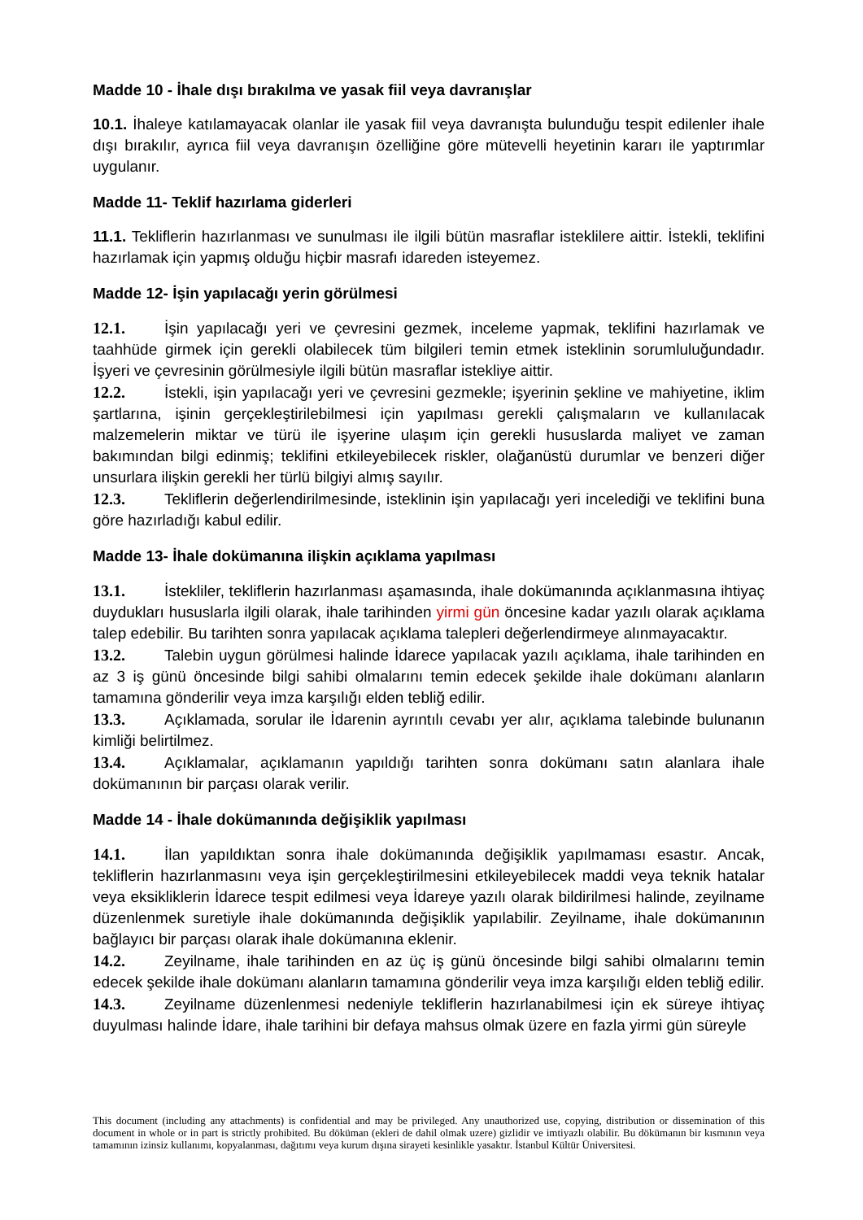Madde 10 - İhale dışı bırakılma ve yasak fiil veya davranışlar
10.1. İhaleye katılamayacak olanlar ile yasak fiil veya davranışta bulunduğu tespit edilenler ihale dışı bırakılır, ayrıca fiil veya davranışın özelliğine göre mütevelli heyetinin kararı ile yaptırımlar uygulanır.
Madde 11- Teklif hazırlama giderleri
11.1. Tekliflerin hazırlanması ve sunulması ile ilgili bütün masraflar isteklilere aittir. İstekli, teklifini hazırlamak için yapmış olduğu hiçbir masrafı idareden isteyemez.
Madde 12- İşin yapılacağı yerin görülmesi
12.1. İşin yapılacağı yeri ve çevresini gezmek, inceleme yapmak, teklifini hazırlamak ve taahhüde girmek için gerekli olabilecek tüm bilgileri temin etmek isteklinin sorumluluğundadır. İşyeri ve çevresinin görülmesiyle ilgili bütün masraflar istekliye aittir.
12.2. İstekli, işin yapılacağı yeri ve çevresini gezmekle; işyerinin şekline ve mahiyetine, iklim şartlarına, işinin gerçekleştirilebilmesi için yapılması gerekli çalışmaların ve kullanılacak malzemelerin miktar ve türü ile işyerine ulaşım için gerekli hususlarda maliyet ve zaman bakımından bilgi edinmiş; teklifini etkileyebilecek riskler, olağanüstü durumlar ve benzeri diğer unsurlara ilişkin gerekli her türlü bilgiyi almış sayılır.
12.3. Tekliflerin değerlendirilmesinde, isteklinin işin yapılacağı yeri incelediği ve teklifini buna göre hazırladığı kabul edilir.
Madde 13- İhale dokümanına ilişkin açıklama yapılması
13.1. İstekliler, tekliflerin hazırlanması aşamasında, ihale dokümanında açıklanmasına ihtiyaç duydukları hususlarla ilgili olarak, ihale tarihinden yirmi gün öncesine kadar yazılı olarak açıklama talep edebilir. Bu tarihten sonra yapılacak açıklama talepleri değerlendirmeye alınmayacaktır.
13.2. Talebin uygun görülmesi halinde İdarece yapılacak yazılı açıklama, ihale tarihinden en az 3 iş günü öncesinde bilgi sahibi olmalarını temin edecek şekilde ihale dokümanı alanların tamamına gönderilir veya imza karşılığı elden tebliğ edilir.
13.3. Açıklamada, sorular ile İdarenin ayrıntılı cevabı yer alır, açıklama talebinde bulunanın kimliği belirtilmez.
13.4. Açıklamalar, açıklamanın yapıldığı tarihten sonra dokümanı satın alanlara ihale dokümanının bir parçası olarak verilir.
Madde 14 - İhale dokümanında değişiklik yapılması
14.1. İlan yapıldıktan sonra ihale dokümanında değişiklik yapılmaması esastır. Ancak, tekliflerin hazırlanmasını veya işin gerçekleştirilmesini etkileyebilecek maddi veya teknik hatalar veya eksikliklerin İdarece tespit edilmesi veya İdareye yazılı olarak bildirilmesi halinde, zeyilname düzenlenmek suretiyle ihale dokümanında değişiklik yapılabilir. Zeyilname, ihale dokümanının bağlayıcı bir parçası olarak ihale dokümanına eklenir.
14.2. Zeyilname, ihale tarihinden en az üç iş günü öncesinde bilgi sahibi olmalarını temin edecek şekilde ihale dokümanı alanların tamamına gönderilir veya imza karşılığı elden tebliğ edilir.
14.3. Zeyilname düzenlenmesi nedeniyle tekliflerin hazırlanabilmesi için ek süreye ihtiyaç duyulması halinde İdare, ihale tarihini bir defaya mahsus olmak üzere en fazla yirmi gün süreyle
This document (including any attachments) is confidential and may be privileged. Any unauthorized use, copying, distribution or dissemination of this document in whole or in part is strictly prohibited. Bu döküman (ekleri de dahil olmak uzere) gizlidir ve imtiyazlı olabilir. Bu dökümanın bir kısmının veya tamamının izinsiz kullanımı, kopyalanması, dağıtımı veya kurum dışına sirayeti kesinlikle yasaktır. İstanbul Kültür Üniversitesi.